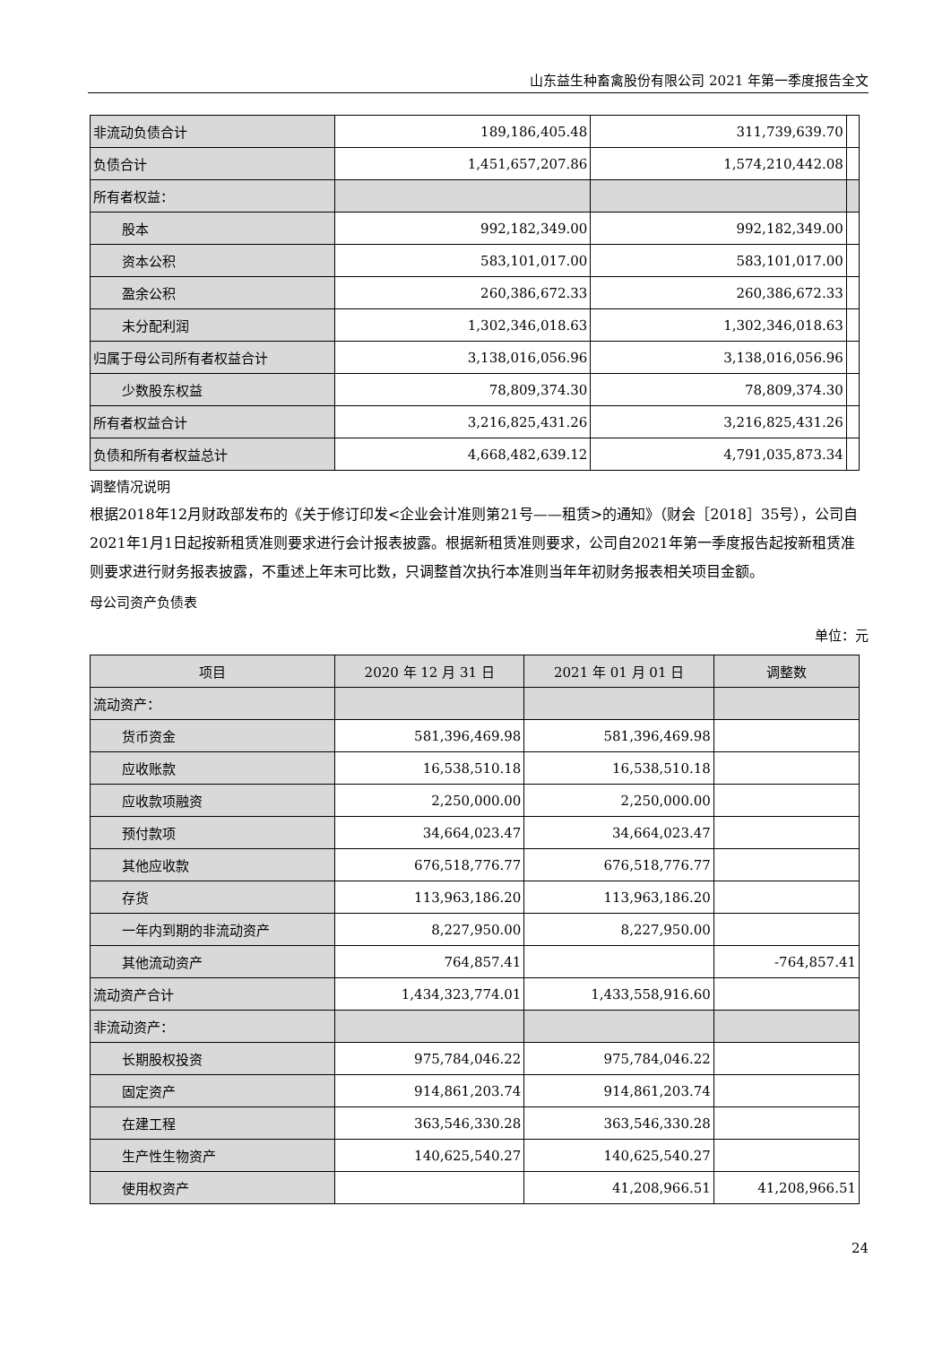山东益生种畜禽股份有限公司 2021 年第一季度报告全文
| 非流动负债合计 | 189,186,405.48 | 311,739,639.70 | |
| 负债合计 | 1,451,657,207.86 | 1,574,210,442.08 | |
| 所有者权益： | | | |
| 股本 | 992,182,349.00 | 992,182,349.00 | |
| 资本公积 | 583,101,017.00 | 583,101,017.00 | |
| 盈余公积 | 260,386,672.33 | 260,386,672.33 | |
| 未分配利润 | 1,302,346,018.63 | 1,302,346,018.63 | |
| 归属于母公司所有者权益合计 | 3,138,016,056.96 | 3,138,016,056.96 | |
| 少数股东权益 | 78,809,374.30 | 78,809,374.30 | |
| 所有者权益合计 | 3,216,825,431.26 | 3,216,825,431.26 | |
| 负债和所有者权益总计 | 4,668,482,639.12 | 4,791,035,873.34 | |
调整情况说明
根据2018年12月财政部发布的《关于修订印发<企业会计准则第21号——租赁>的通知》（财会［2018］35号），公司自2021年1月1日起按新租赁准则要求进行会计报表披露。根据新租赁准则要求，公司自2021年第一季度报告起按新租赁准则要求进行财务报表披露，不重述上年末可比数，只调整首次执行本准则当年年初财务报表相关项目金额。
母公司资产负债表
单位：元
| 项目 | 2020 年 12 月 31 日 | 2021 年 01 月 01 日 | 调整数 |
| --- | --- | --- | --- |
| 流动资产： | | | |
| 货币资金 | 581,396,469.98 | 581,396,469.98 | |
| 应收账款 | 16,538,510.18 | 16,538,510.18 | |
| 应收款项融资 | 2,250,000.00 | 2,250,000.00 | |
| 预付款项 | 34,664,023.47 | 34,664,023.47 | |
| 其他应收款 | 676,518,776.77 | 676,518,776.77 | |
| 存货 | 113,963,186.20 | 113,963,186.20 | |
| 一年内到期的非流动资产 | 8,227,950.00 | 8,227,950.00 | |
| 其他流动资产 | 764,857.41 | | -764,857.41 |
| 流动资产合计 | 1,434,323,774.01 | 1,433,558,916.60 | |
| 非流动资产： | | | |
| 长期股权投资 | 975,784,046.22 | 975,784,046.22 | |
| 固定资产 | 914,861,203.74 | 914,861,203.74 | |
| 在建工程 | 363,546,330.28 | 363,546,330.28 | |
| 生产性生物资产 | 140,625,540.27 | 140,625,540.27 | |
| 使用权资产 | | 41,208,966.51 | 41,208,966.51 |
24